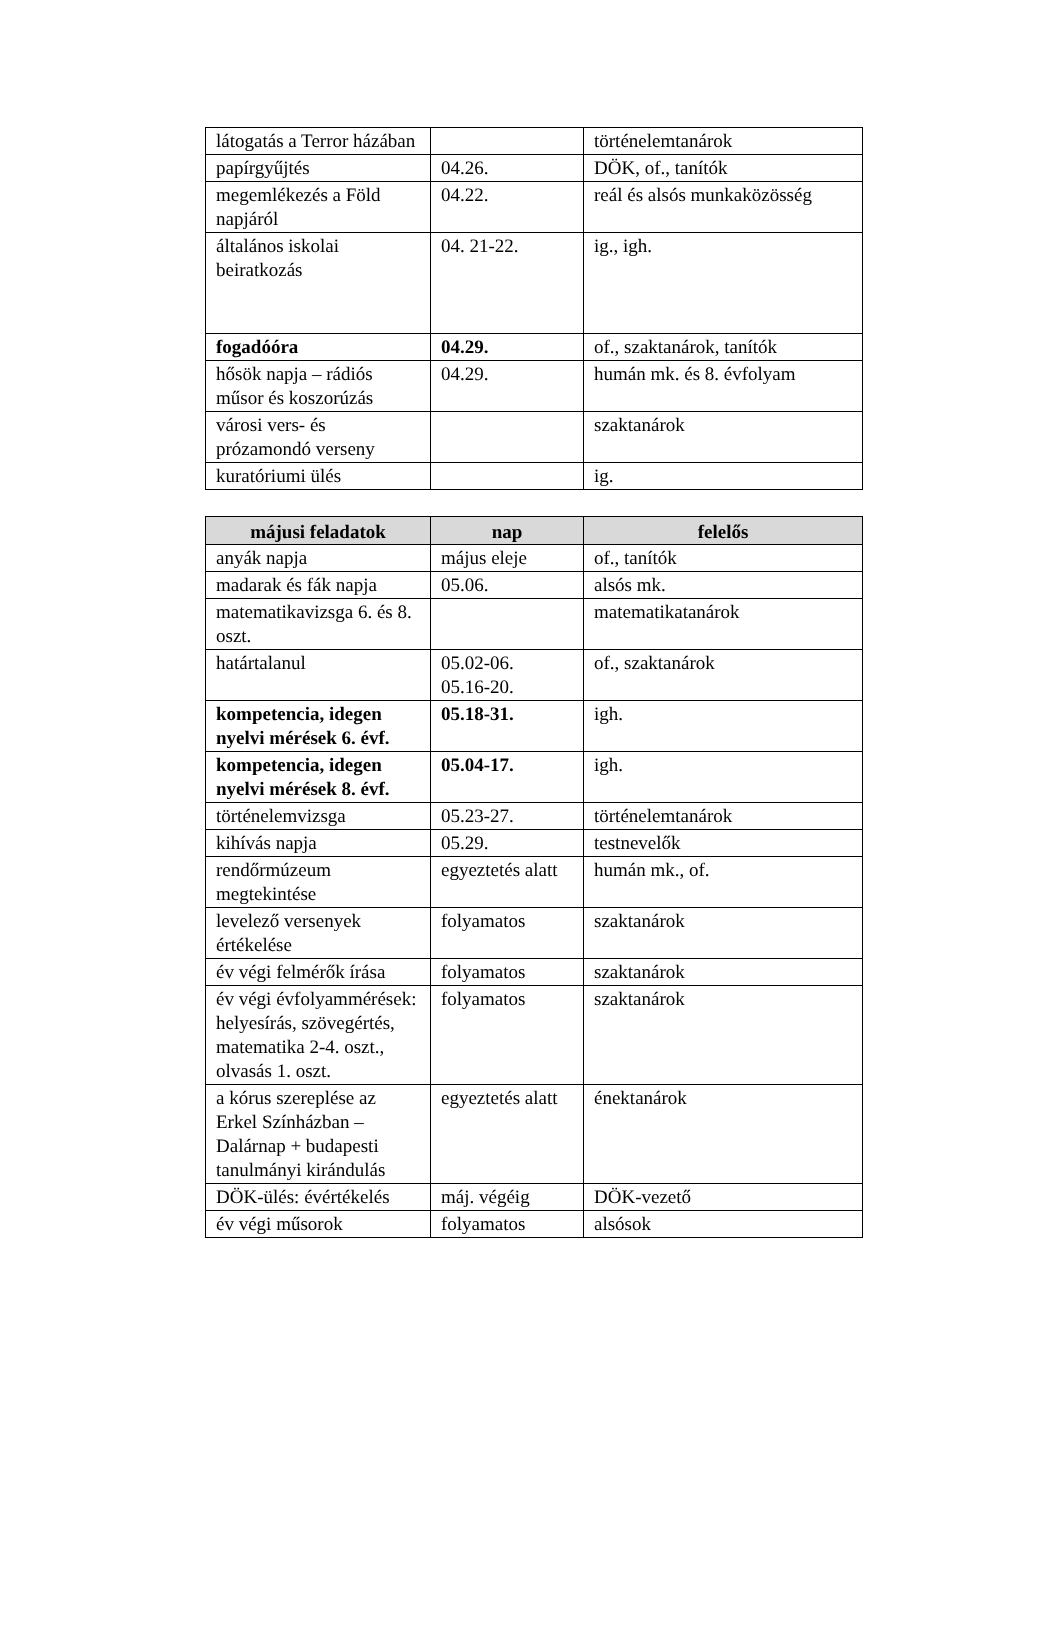| látogatás a Terror házában | | történelemtanárok |
| papírgyűjtés | 04.26. | DÖK, of., tanítók |
| megemlékezés a Föld napjáról | 04.22. | reál és alsós munkaközösség |
| általános iskolai beiratkozás | 04. 21-22. | ig., igh. |
| fogadóóra | 04.29. | of., szaktanárok, tanítók |
| hősök napja – rádiós műsor és koszorúzás | 04.29. | humán mk. és 8. évfolyam |
| városi vers- és prózamondó verseny | | szaktanárok |
| kuratóriumi ülés | | ig. |
| májusi feladatok | nap | felelős |
| --- | --- | --- |
| anyák napja | május eleje | of., tanítók |
| madarak és fák napja | 05.06. | alsós mk. |
| matematikavizsga 6. és 8. oszt. | | matematikatanárok |
| határtalanul | 05.02-06. 05.16-20. | of., szaktanárok |
| kompetencia, idegen nyelvi mérések 6. évf. | 05.18-31. | igh. |
| kompetencia, idegen nyelvi mérések 8. évf. | 05.04-17. | igh. |
| történelemvizsga | 05.23-27. | történelemtanárok |
| kihívás napja | 05.29. | testnevelők |
| rendőrmúzeum megtekintése | egyeztetés alatt | humán mk., of. |
| levelező versenyek értékelése | folyamatos | szaktanárok |
| év végi felmérők írása | folyamatos | szaktanárok |
| év végi évfolyammérések: helyesírás, szövegértés, matematika 2-4. oszt., olvasás 1. oszt. | folyamatos | szaktanárok |
| a kórus szereplése az Erkel Színházban – Dalárnap + budapesti tanulmányi kirándulás | egyeztetés alatt | énektanárok |
| DÖK-ülés: évértékelés | máj. végéig | DÖK-vezető |
| év végi műsorok | folyamatos | alsósok |